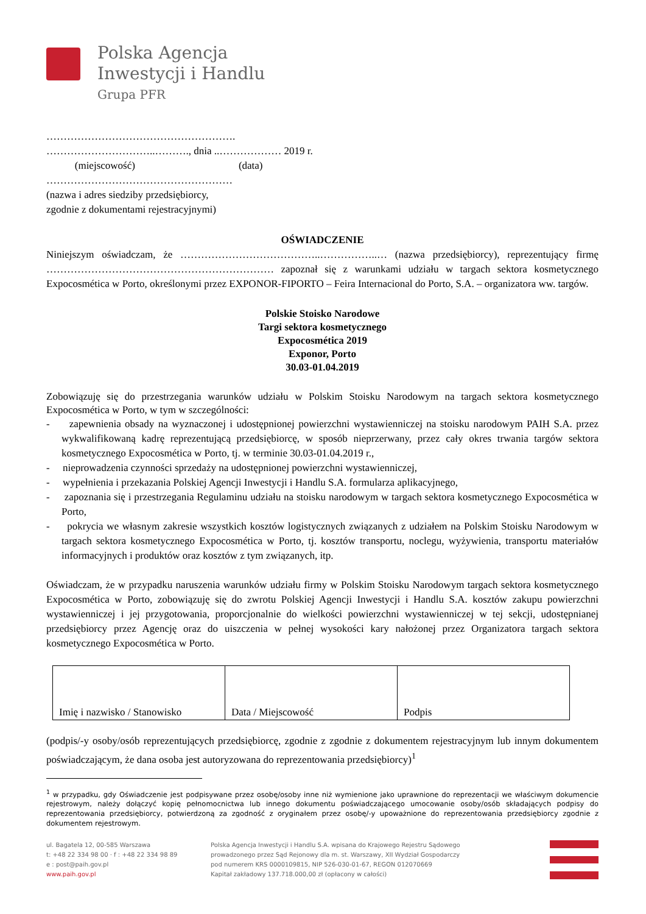Polska Agencja
Inwestycji i Handlu
Grupa PFR
……………………………………………….
…………………………..………., dnia ..……………… 2019 r.
(miejscowość) (data)
………………………………………………
(nazwa i adres siedziby przedsiębiorcy,
zgodnie z dokumentami rejestracyjnymi)
OŚWIADCZENIE
Niniejszym oświadczam, że …………………………………..……………..… (nazwa przedsiębiorcy), reprezentujący firmę ………………………………………………………… zapoznał się z warunkami udziału w targach sektora kosmetycznego Expocosmética w Porto, określonymi przez EXPONOR-FIPORTO – Feira Internacional do Porto, S.A. – organizatora ww. targów.
Polskie Stoisko Narodowe
Targi sektora kosmetycznego
Expocosmética 2019
Exponor, Porto
30.03-01.04.2019
Zobowiązuję się do przestrzegania warunków udziału w Polskim Stoisku Narodowym na targach sektora kosmetycznego Expocosmética w Porto, w tym w szczególności:
- zapewnienia obsady na wyznaczonej i udostępnionej powierzchni wystawienniczej na stoisku narodowym PAIH S.A. przez wykwalifikowaną kadrę reprezentującą przedsiębiorcę, w sposób nieprzerwany, przez cały okres trwania targów sektora kosmetycznego Expocosmética w Porto, tj. w terminie 30.03-01.04.2019 r.,
- nieprowadzenia czynności sprzedaży na udostępnionej powierzchni wystawienniczej,
- wypełnienia i przekazania Polskiej Agencji Inwestycji i Handlu S.A. formularza aplikacyjnego,
- zapoznania się i przestrzegania Regulaminu udziału na stoisku narodowym w targach sektora kosmetycznego Expocosmética w Porto,
- pokrycia we własnym zakresie wszystkich kosztów logistycznych związanych z udziałem na Polskim Stoisku Narodowym w targach sektora kosmetycznego Expocosmética w Porto, tj. kosztów transportu, noclegu, wyżywienia, transportu materiałów informacyjnych i produktów oraz kosztów z tym związanych, itp.
Oświadczam, że w przypadku naruszenia warunków udziału firmy w Polskim Stoisku Narodowym targach sektora kosmetycznego Expocosmética w Porto, zobowiązuję się do zwrotu Polskiej Agencji Inwestycji i Handlu S.A. kosztów zakupu powierzchni wystawienniczej i jej przygotowania, proporcjonalnie do wielkości powierzchni wystawienniczej w tej sekcji, udostępnianej przedsiębiorcy przez Agencję oraz do uiszczenia w pełnej wysokości kary nałożonej przez Organizatora targach sektora kosmetycznego Expocosmética w Porto.
| Imię i nazwisko / Stanowisko | Data / Miejscowość | Podpis |
(podpis/-y osoby/osób reprezentujących przedsiębiorcę, zgodnie z zgodnie z dokumentem rejestracyjnym lub innym dokumentem poświadczającym, że dana osoba jest autoryzowana do reprezentowania przedsiębiorcy)<sup>1</sup>
<sup>1</sup> w przypadku, gdy Oświadczenie jest podpisywane przez osobę/osoby inne niż wymienione jako uprawnione do reprezentacji we właściwym dokumencie rejestrowym, należy dołączyć kopię pełnomocnictwa lub innego dokumentu poświadczającego umocowanie osoby/osób składających podpisy do reprezentowania przedsiębiorcy, potwierdzoną za zgodność z oryginałem przez osobę/-y upoważnione do reprezentowania przedsiębiorcy zgodnie z dokumentem rejestrowym.
ul. Bagatela 12, 00-585 Warszawa
t: +48 22 334 98 00 · f : +48 22 334 98 89
e : post@paih.gov.pl
www.paih.gov.pl
Polska Agencja Inwestycji i Handlu S.A. wpisana do Krajowego Rejestru Sądowego
prowadzonego przez Sąd Rejonowy dla m. st. Warszawy, XII Wydział Gospodarczy
pod numerem KRS 0000109815, NIP 526-030-01-67, REGON 012070669
Kapitał zakładowy 137.718.000,00 zł (opłacony w całości)